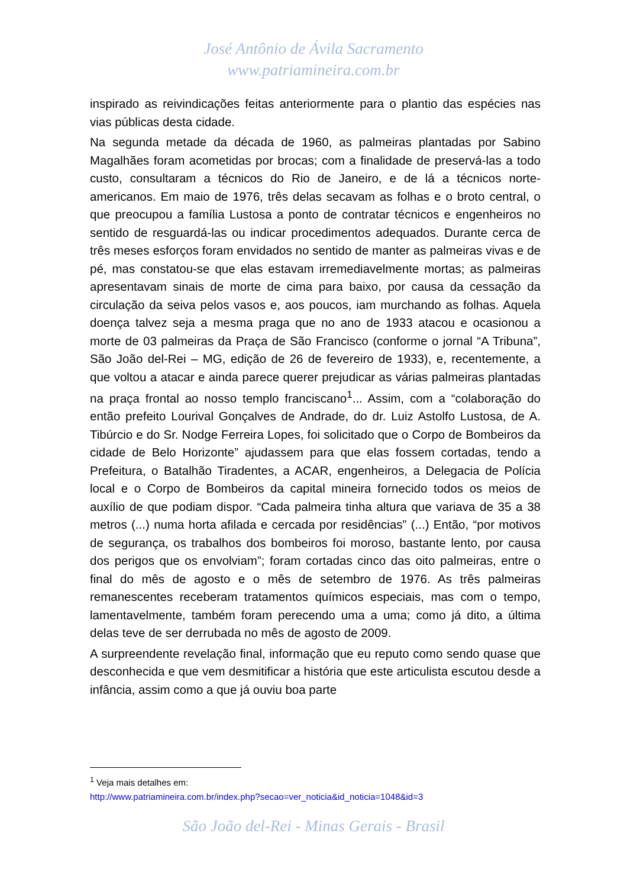José Antônio de Ávila Sacramento
www.patriamineira.com.br
inspirado as reivindicações feitas anteriormente para o plantio das espécies nas vias públicas desta cidade.
Na segunda metade da década de 1960, as palmeiras plantadas por Sabino Magalhães foram acometidas por brocas; com a finalidade de preservá-las a todo custo, consultaram a técnicos do Rio de Janeiro, e de lá a técnicos norte-americanos. Em maio de 1976, três delas secavam as folhas e o broto central, o que preocupou a família Lustosa a ponto de contratar técnicos e engenheiros no sentido de resguardá-las ou indicar procedimentos adequados. Durante cerca de três meses esforços foram envidados no sentido de manter as palmeiras vivas e de pé, mas constatou-se que elas estavam irremediavelmente mortas; as palmeiras apresentavam sinais de morte de cima para baixo, por causa da cessação da circulação da seiva pelos vasos e, aos poucos, iam murchando as folhas. Aquela doença talvez seja a mesma praga que no ano de 1933 atacou e ocasionou a morte de 03 palmeiras da Praça de São Francisco (conforme o jornal “A Tribuna”, São João del-Rei – MG, edição de 26 de fevereiro de 1933), e, recentemente, a que voltou a atacar e ainda parece querer prejudicar as várias palmeiras plantadas na praça frontal ao nosso templo franciscano<sup>1</sup>... Assim, com a “colaboração do então prefeito Lourival Gonçalves de Andrade, do dr. Luiz Astolfo Lustosa, de A. Tibúrcio e do Sr. Nodge Ferreira Lopes, foi solicitado que o Corpo de Bombeiros da cidade de Belo Horizonte” ajudassem para que elas fossem cortadas, tendo a Prefeitura, o Batalhão Tiradentes, a ACAR, engenheiros, a Delegacia de Polícia local e o Corpo de Bombeiros da capital mineira fornecido todos os meios de auxílio de que podiam dispor. “Cada palmeira tinha altura que variava de 35 a 38 metros (...) numa horta afilada e cercada por residências” (...) Então, “por motivos de segurança, os trabalhos dos bombeiros foi moroso, bastante lento, por causa dos perigos que os envolviam”; foram cortadas cinco das oito palmeiras, entre o final do mês de agosto e o mês de setembro de 1976. As três palmeiras remanescentes receberam tratamentos químicos especiais, mas com o tempo, lamentavelmente, também foram perecendo uma a uma; como já dito, a última delas teve de ser derrubada no mês de agosto de 2009.
A surpreendente revelação final, informação que eu reputo como sendo quase que desconhecida e que vem desmitificar a história que este articulista escutou desde a infância, assim como a que já ouviu boa parte
<sup>1</sup> Veja mais detalhes em:
http://www.patriamineira.com.br/index.php?secao=ver_noticia&id_noticia=1048&id=3
São João del-Rei - Minas Gerais - Brasil